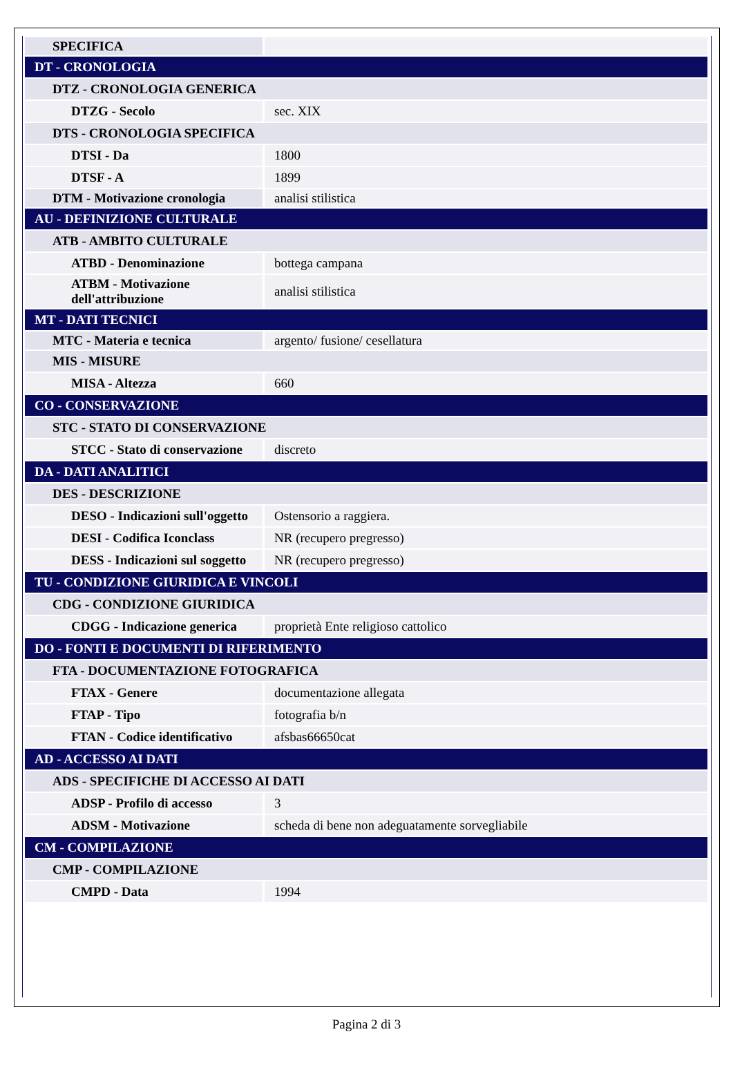| SPECIFICA | |
| DT - CRONOLOGIA | |
| DTZ - CRONOLOGIA GENERICA | |
| DTZG - Secolo | sec. XIX |
| DTS - CRONOLOGIA SPECIFICA | |
| DTSI - Da | 1800 |
| DTSF - A | 1899 |
| DTM - Motivazione cronologia | analisi stilistica |
| AU - DEFINIZIONE CULTURALE | |
| ATB - AMBITO CULTURALE | |
| ATBD - Denominazione | bottega campana |
| ATBM - Motivazione dell'attribuzione | analisi stilistica |
| MT - DATI TECNICI | |
| MTC - Materia e tecnica | argento/ fusione/ cesellatura |
| MIS - MISURE | |
| MISA - Altezza | 660 |
| CO - CONSERVAZIONE | |
| STC - STATO DI CONSERVAZIONE | |
| STCC - Stato di conservazione | discreto |
| DA - DATI ANALITICI | |
| DES - DESCRIZIONE | |
| DESO - Indicazioni sull'oggetto | Ostensorio a raggiera. |
| DESI - Codifica Iconclass | NR (recupero pregresso) |
| DESS - Indicazioni sul soggetto | NR (recupero pregresso) |
| TU - CONDIZIONE GIURIDICA E VINCOLI | |
| CDG - CONDIZIONE GIURIDICA | |
| CDGG - Indicazione generica | proprietà Ente religioso cattolico |
| DO - FONTI E DOCUMENTI DI RIFERIMENTO | |
| FTA - DOCUMENTAZIONE FOTOGRAFICA | |
| FTAX - Genere | documentazione allegata |
| FTAP - Tipo | fotografia b/n |
| FTAN - Codice identificativo | afsbas66650cat |
| AD - ACCESSO AI DATI | |
| ADS - SPECIFICHE DI ACCESSO AI DATI | |
| ADSP - Profilo di accesso | 3 |
| ADSM - Motivazione | scheda di bene non adeguatamente sorvegliabile |
| CM - COMPILAZIONE | |
| CMP - COMPILAZIONE | |
| CMPD - Data | 1994 |
Pagina 2 di 3